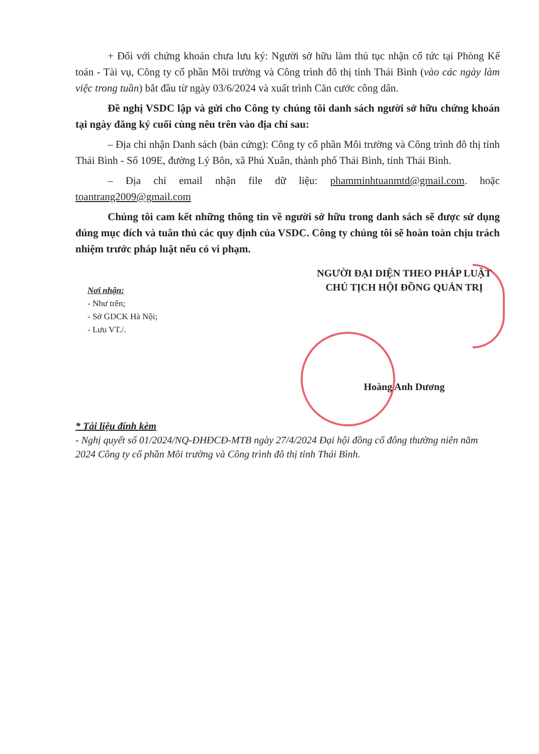+ Đối với chứng khoán chưa lưu ký: Người sở hữu làm thủ tục nhận cổ tức tại Phòng Kế toán - Tài vụ, Công ty cổ phần Môi trường và Công trình đô thị tỉnh Thái Bình (vào các ngày làm việc trong tuần) bắt đầu từ ngày 03/6/2024 và xuất trình Căn cước công dân.
Đề nghị VSDC lập và gửi cho Công ty chúng tôi danh sách người sở hữu chứng khoán tại ngày đăng ký cuối cùng nêu trên vào địa chỉ sau:
– Địa chỉ nhận Danh sách (bản cứng): Công ty cổ phần Môi trường và Công trình đô thị tỉnh Thái Bình - Số 109E, đường Lý Bôn, xã Phú Xuân, thành phố Thái Bình, tỉnh Thái Bình.
– Địa chỉ email nhận file dữ liệu: phamminhtuanmtd@gmail.com. hoặc toantrang2009@gmail.com
Chúng tôi cam kết những thông tin về người sở hữu trong danh sách sẽ được sử dụng đúng mục đích và tuân thủ các quy định của VSDC. Công ty chúng tôi sẽ hoàn toàn chịu trách nhiệm trước pháp luật nếu có vi phạm.
Nơi nhận:
- Như trên;
- Sở GDCK Hà Nội;
- Lưu VT./.
NGƯỜI ĐẠI DIỆN THEO PHÁP LUẬT
CHỦ TỊCH HỘI ĐỒNG QUẢN TRỊ
Hoàng Anh Dương
* Tài liệu đính kèm
- Nghị quyết số 01/2024/NQ-ĐHĐCĐ-MTB ngày 27/4/2024 Đại hội đồng cổ đông thường niên năm 2024 Công ty cổ phần Môi trường và Công trình đô thị tỉnh Thái Bình.